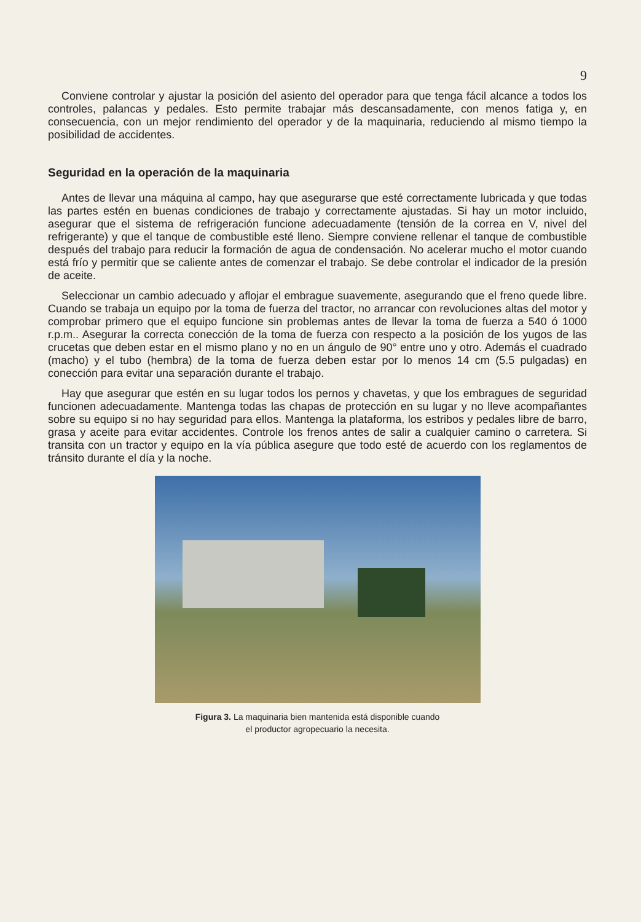9
Conviene controlar y ajustar la posición del asiento del operador para que tenga fácil alcance a todos los controles, palancas y pedales. Esto permite trabajar más descansadamente, con menos fatiga y, en consecuencia, con un mejor rendimiento del operador y de la maquinaria, reduciendo al mismo tiempo la posibilidad de accidentes.
Seguridad en la operación de la maquinaria
Antes de llevar una máquina al campo, hay que asegurarse que esté correctamente lubricada y que todas las partes estén en buenas condiciones de trabajo y correctamente ajustadas. Si hay un motor incluido, asegurar que el sistema de refrigeración funcione adecuadamente (tensión de la correa en V, nivel del refrigerante) y que el tanque de combustible esté lleno. Siempre conviene rellenar el tanque de combustible después del trabajo para reducir la formación de agua de condensación. No acelerar mucho el motor cuando está frío y permitir que se caliente antes de comenzar el trabajo. Se debe controlar el indicador de la presión de aceite.
Seleccionar un cambio adecuado y aflojar el embrague suavemente, asegurando que el freno quede libre. Cuando se trabaja un equipo por la toma de fuerza del tractor, no arrancar con revoluciones altas del motor y comprobar primero que el equipo funcione sin problemas antes de llevar la toma de fuerza a 540 ó 1000 r.p.m.. Asegurar la correcta conección de la toma de fuerza con respecto a la posición de los yugos de las crucetas que deben estar en el mismo plano y no en un ángulo de 90° entre uno y otro. Además el cuadrado (macho) y el tubo (hembra) de la toma de fuerza deben estar por lo menos 14 cm (5.5 pulgadas) en conección para evitar una separación durante el trabajo.
Hay que asegurar que estén en su lugar todos los pernos y chavetas, y que los embragues de seguridad funcionen adecuadamente. Mantenga todas las chapas de protección en su lugar y no lleve acompañantes sobre su equipo si no hay seguridad para ellos. Mantenga la plataforma, los estribos y pedales libre de barro, grasa y aceite para evitar accidentes. Controle los frenos antes de salir a cualquier camino o carretera. Si transita con un tractor y equipo en la vía pública asegure que todo esté de acuerdo con los reglamentos de tránsito durante el día y la noche.
Figura 3. La maquinaria bien mantenida está disponible cuando
el productor agropecuario la necesita.